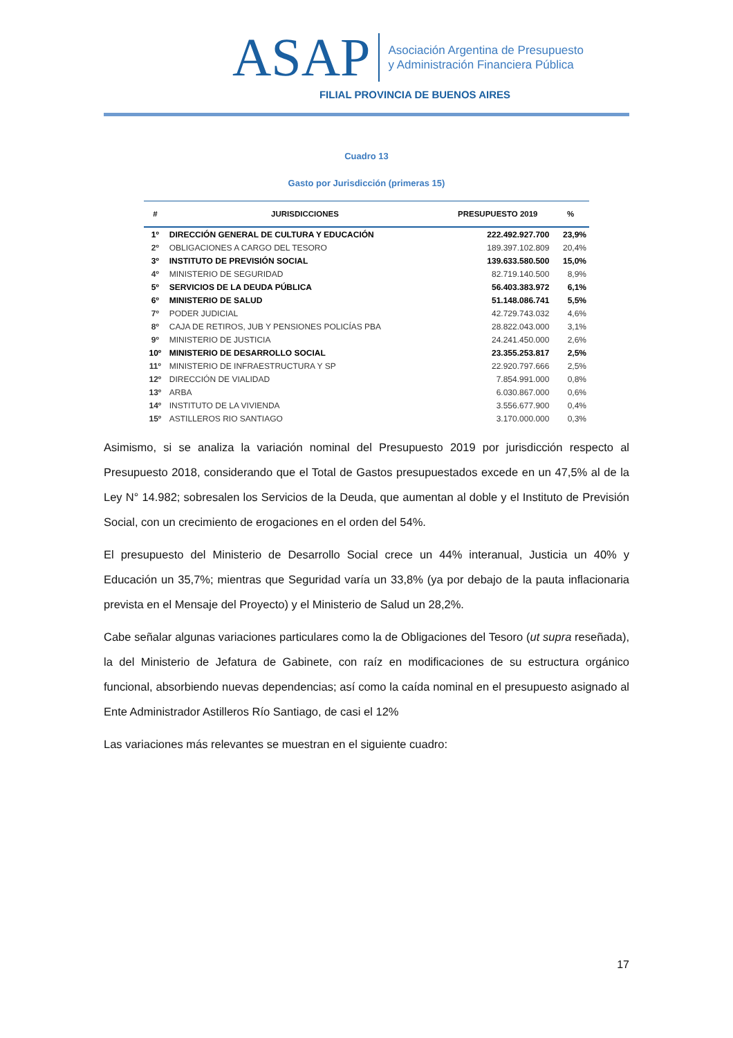ASAP
Asociación Argentina de Presupuesto
y Administración Financiera Pública
FILIAL PROVINCIA DE BUENOS AIRES
Cuadro 13
Gasto por Jurisdicción (primeras 15)
| # | JURISDICCIONES | PRESUPUESTO 2019 | % |
| --- | --- | --- | --- |
| 1º | DIRECCIÓN GENERAL DE CULTURA Y EDUCACIÓN | 222.492.927.700 | 23,9% |
| 2º | OBLIGACIONES A CARGO DEL TESORO | 189.397.102.809 | 20,4% |
| 3º | INSTITUTO DE PREVISIÓN SOCIAL | 139.633.580.500 | 15,0% |
| 4º | MINISTERIO DE SEGURIDAD | 82.719.140.500 | 8,9% |
| 5º | SERVICIOS DE LA DEUDA PÚBLICA | 56.403.383.972 | 6,1% |
| 6º | MINISTERIO DE SALUD | 51.148.086.741 | 5,5% |
| 7º | PODER JUDICIAL | 42.729.743.032 | 4,6% |
| 8º | CAJA DE RETIROS, JUB Y PENSIONES POLICÍAS PBA | 28.822.043.000 | 3,1% |
| 9º | MINISTERIO DE JUSTICIA | 24.241.450.000 | 2,6% |
| 10º | MINISTERIO DE DESARROLLO SOCIAL | 23.355.253.817 | 2,5% |
| 11º | MINISTERIO DE INFRAESTRUCTURA Y SP | 22.920.797.666 | 2,5% |
| 12º | DIRECCIÓN DE VIALIDAD | 7.854.991.000 | 0,8% |
| 13º | ARBA | 6.030.867.000 | 0,6% |
| 14º | INSTITUTO DE LA VIVIENDA | 3.556.677.900 | 0,4% |
| 15º | ASTILLEROS RIO SANTIAGO | 3.170.000.000 | 0,3% |
Asimismo, si se analiza la variación nominal del Presupuesto 2019 por jurisdicción respecto al Presupuesto 2018, considerando que el Total de Gastos presupuestados excede en un 47,5% al de la Ley N° 14.982; sobresalen los Servicios de la Deuda, que aumentan al doble y el Instituto de Previsión Social, con un crecimiento de erogaciones en el orden del 54%.
El presupuesto del Ministerio de Desarrollo Social crece un 44% interanual, Justicia un 40% y Educación un 35,7%; mientras que Seguridad varía un 33,8% (ya por debajo de la pauta inflacionaria prevista en el Mensaje del Proyecto) y el Ministerio de Salud un 28,2%.
Cabe señalar algunas variaciones particulares como la de Obligaciones del Tesoro (ut supra reseñada), la del Ministerio de Jefatura de Gabinete, con raíz en modificaciones de su estructura orgánico funcional, absorbiendo nuevas dependencias; así como la caída nominal en el presupuesto asignado al Ente Administrador Astilleros Río Santiago, de casi el 12%
Las variaciones más relevantes se muestran en el siguiente cuadro:
17